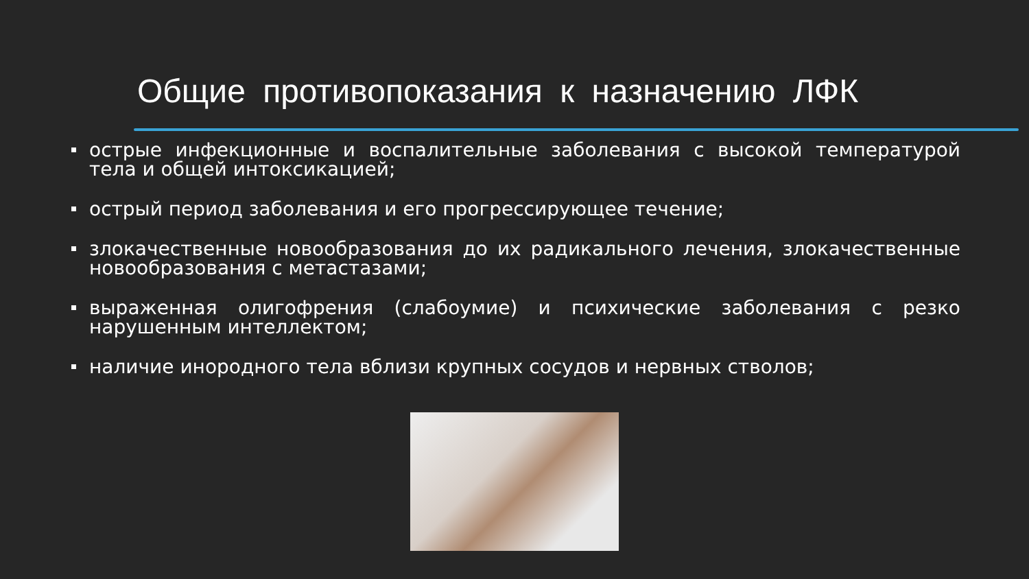Общие противопоказания к назначению ЛФК
острые инфекционные и воспалительные заболевания с высокой температурой тела и общей интоксикацией;
острый период заболевания и его прогрессирующее течение;
злокачественные новообразования до их радикального лечения, злокачественные новообразования с метастазами;
выраженная олигофрения (слабоумие) и психические заболевания с резко нарушенным интеллектом;
наличие инородного тела вблизи крупных сосудов и нервных стволов;